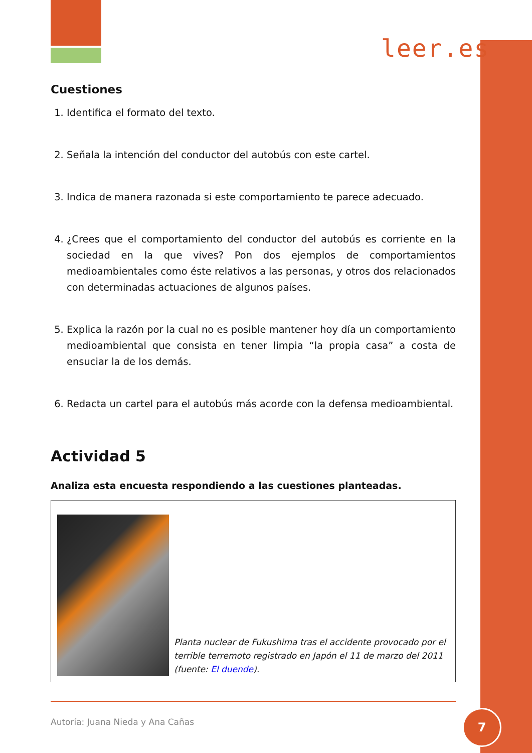leer.es
Cuestiones
1. Identifica el formato del texto.
2. Señala la intención del conductor del autobús con este cartel.
3. Indica de manera razonada si este comportamiento te parece adecuado.
4. ¿Crees que el comportamiento del conductor del autobús es corriente en la sociedad en la que vives? Pon dos ejemplos de comportamientos medioambientales como éste relativos a las personas, y otros dos relacionados con determinadas actuaciones de algunos países.
5. Explica la razón por la cual no es posible mantener hoy día un comportamiento medioambiental que consista en tener limpia “la propia casa” a costa de ensuciar la de los demás.
6. Redacta un cartel para el autobús más acorde con la defensa medioambiental.
Actividad 5
Analiza esta encuesta respondiendo a las cuestiones planteadas.
Planta nuclear de Fukushima tras el accidente provocado por el terrible terremoto registrado en Japón el 11 de marzo del 2011 (fuente: El duende).
Autoría: Juana Nieda y Ana Cañas
7